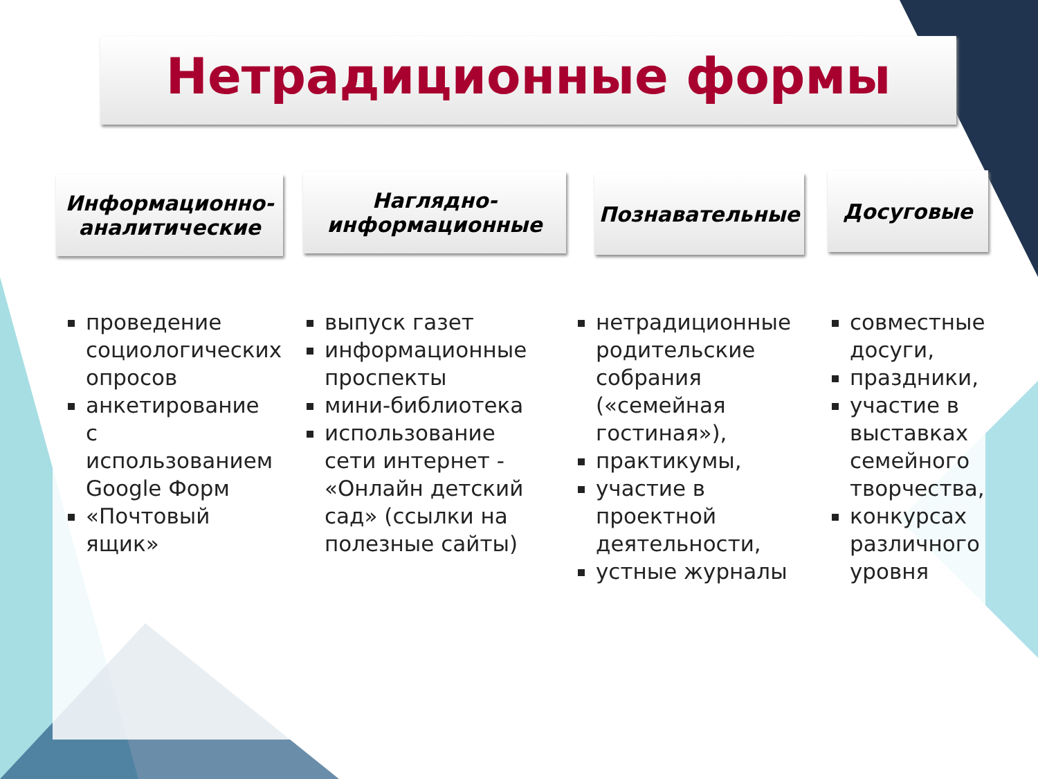Нетрадиционные формы
Информационно-аналитические
Наглядно-информационные
Познавательные Досуговые
проведение социологических опросов
анкетирование с использованием Google Форм
«Почтовый ящик»
выпуск газет
информационные проспекты
мини-библиотека
использование сети интернет - «Онлайн детский сад» (ссылки на полезные сайты)
нетрадиционные родительские собрания («семейная гостиная»),
практикумы,
участие в проектной деятельности,
устные журналы
совместные досуги,
праздники,
участие в выставках семейного творчества,
конкурсах различного уровня